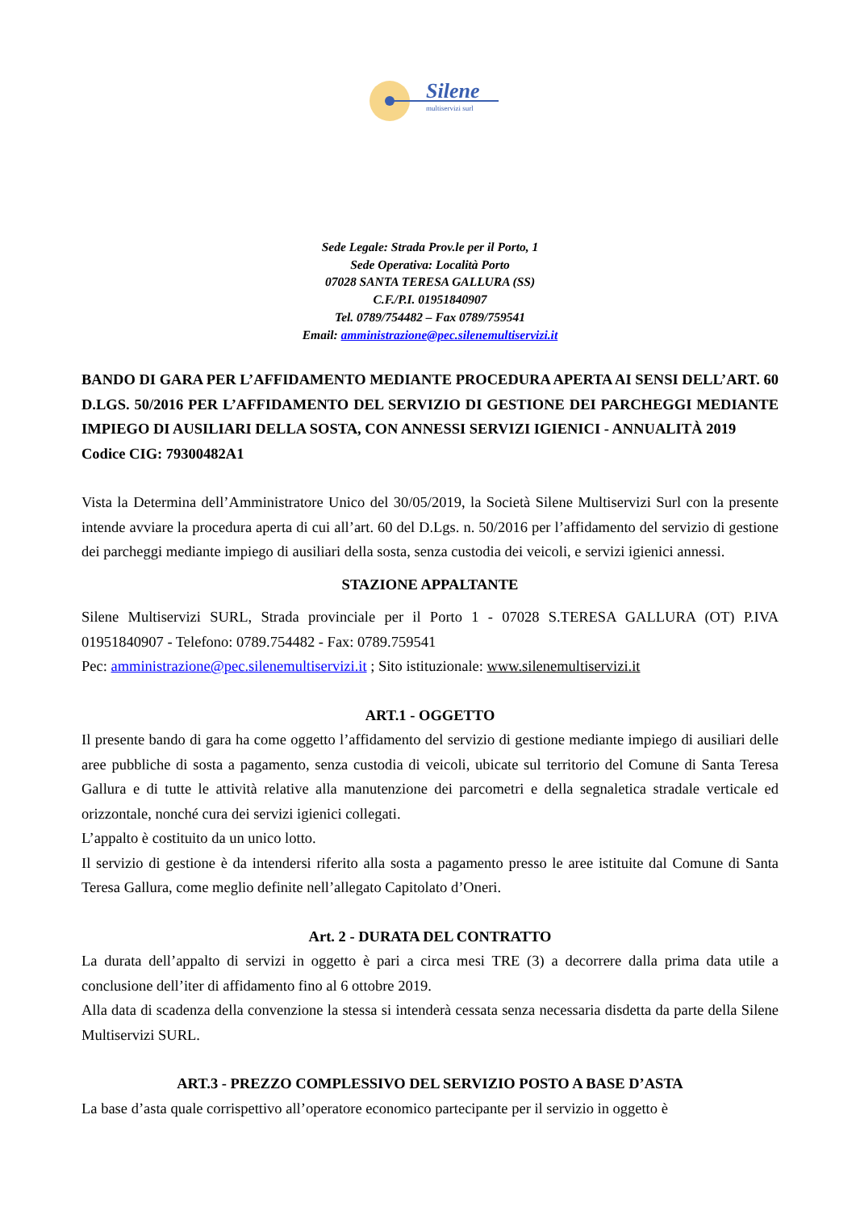Silene
multiservizi surl
Sede Legale: Strada Prov.le per il Porto, 1
Sede Operativa: Località Porto
07028 SANTA TERESA GALLURA (SS)
C.F./P.I. 01951840907
Tel. 0789/754482 – Fax 0789/759541
Email: amministrazione@pec.silenemultiservizi.it
BANDO DI GARA PER L’AFFIDAMENTO MEDIANTE PROCEDURA APERTA AI SENSI DELL’ART. 60 D.LGS. 50/2016 PER L’AFFIDAMENTO DEL SERVIZIO DI GESTIONE DEI PARCHEGGI MEDIANTE IMPIEGO DI AUSILIARI DELLA SOSTA, CON ANNESSI SERVIZI IGIENICI - ANNUALITÀ 2019
Codice CIG: 79300482A1
Vista la Determina dell’Amministratore Unico del 30/05/2019, la Società Silene Multiservizi Surl con la presente intende avviare la procedura aperta di cui all’art. 60 del D.Lgs. n. 50/2016 per l’affidamento del servizio di gestione dei parcheggi mediante impiego di ausiliari della sosta, senza custodia dei veicoli, e servizi igienici annessi.
STAZIONE APPALTANTE
Silene Multiservizi SURL, Strada provinciale per il Porto 1 - 07028 S.TERESA GALLURA (OT) P.IVA 01951840907 - Telefono: 0789.754482 - Fax: 0789.759541
Pec: amministrazione@pec.silenemultiservizi.it ; Sito istituzionale: www.silenemultiservizi.it
ART.1 - OGGETTO
Il presente bando di gara ha come oggetto l’affidamento del servizio di gestione mediante impiego di ausiliari delle aree pubbliche di sosta a pagamento, senza custodia di veicoli, ubicate sul territorio del Comune di Santa Teresa Gallura e di tutte le attività relative alla manutenzione dei parcometri e della segnaletica stradale verticale ed orizzontale, nonché cura dei servizi igienici collegati.
L’appalto è costituito da un unico lotto.
Il servizio di gestione è da intendersi riferito alla sosta a pagamento presso le aree istituite dal Comune di Santa Teresa Gallura, come meglio definite nell’allegato Capitolato d’Oneri.
Art. 2 - DURATA DEL CONTRATTO
La durata dell’appalto di servizi in oggetto è pari a circa mesi TRE (3) a decorrere dalla prima data utile a conclusione dell’iter di affidamento fino al 6 ottobre 2019.
Alla data di scadenza della convenzione la stessa si intenderà cessata senza necessaria disdetta da parte della Silene Multiservizi SURL.
ART.3 - PREZZO COMPLESSIVO DEL SERVIZIO POSTO A BASE D’ASTA
La base d’asta quale corrispettivo all’operatore economico partecipante per il servizio in oggetto è